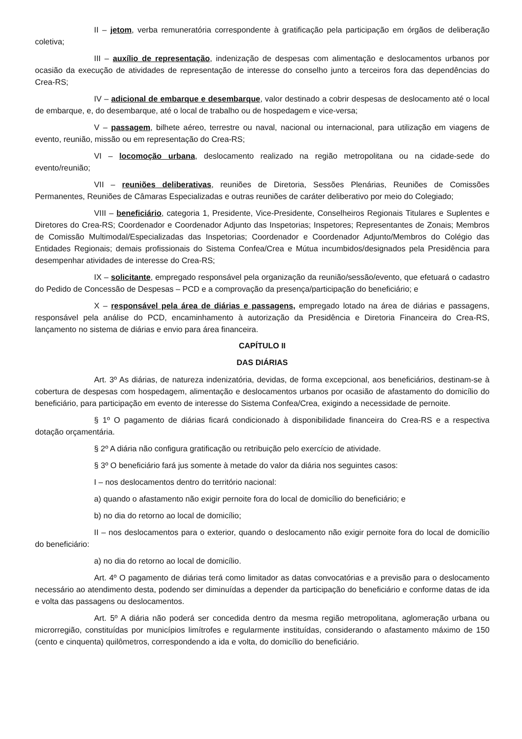II – jetom, verba remuneratória correspondente à gratificação pela participação em órgãos de deliberação coletiva;
III – auxílio de representação, indenização de despesas com alimentação e deslocamentos urbanos por ocasião da execução de atividades de representação de interesse do conselho junto a terceiros fora das dependências do Crea-RS;
IV – adicional de embarque e desembarque, valor destinado a cobrir despesas de deslocamento até o local de embarque, e, do desembarque, até o local de trabalho ou de hospedagem e vice-versa;
V – passagem, bilhete aéreo, terrestre ou naval, nacional ou internacional, para utilização em viagens de evento, reunião, missão ou em representação do Crea-RS;
VI – locomoção urbana, deslocamento realizado na região metropolitana ou na cidade-sede do evento/reunião;
VII – reuniões deliberativas, reuniões de Diretoria, Sessões Plenárias, Reuniões de Comissões Permanentes, Reuniões de Câmaras Especializadas e outras reuniões de caráter deliberativo por meio do Colegiado;
VIII – beneficiário, categoria 1, Presidente, Vice-Presidente, Conselheiros Regionais Titulares e Suplentes e Diretores do Crea-RS; Coordenador e Coordenador Adjunto das Inspetorias; Inspetores; Representantes de Zonais; Membros de Comissão Multimodal/Especializadas das Inspetorias; Coordenador e Coordenador Adjunto/Membros do Colégio das Entidades Regionais; demais profissionais do Sistema Confea/Crea e Mútua incumbidos/designados pela Presidência para desempenhar atividades de interesse do Crea-RS;
IX – solicitante, empregado responsável pela organização da reunião/sessão/evento, que efetuará o cadastro do Pedido de Concessão de Despesas – PCD e a comprovação da presença/participação do beneficiário; e
X – responsável pela área de diárias e passagens, empregado lotado na área de diárias e passagens, responsável pela análise do PCD, encaminhamento à autorização da Presidência e Diretoria Financeira do Crea-RS, lançamento no sistema de diárias e envio para área financeira.
CAPÍTULO II
DAS DIÁRIAS
Art. 3º As diárias, de natureza indenizatória, devidas, de forma excepcional, aos beneficiários, destinam-se à cobertura de despesas com hospedagem, alimentação e deslocamentos urbanos por ocasião de afastamento do domicílio do beneficiário, para participação em evento de interesse do Sistema Confea/Crea, exigindo a necessidade de pernoite.
§ 1º O pagamento de diárias ficará condicionado à disponibilidade financeira do Crea-RS e a respectiva dotação orçamentária.
§ 2º A diária não configura gratificação ou retribuição pelo exercício de atividade.
§ 3º O beneficiário fará jus somente à metade do valor da diária nos seguintes casos:
I – nos deslocamentos dentro do território nacional:
a) quando o afastamento não exigir pernoite fora do local de domicílio do beneficiário; e
b) no dia do retorno ao local de domicílio;
II – nos deslocamentos para o exterior, quando o deslocamento não exigir pernoite fora do local de domicílio do beneficiário:
a) no dia do retorno ao local de domicílio.
Art. 4º O pagamento de diárias terá como limitador as datas convocatórias e a previsão para o deslocamento necessário ao atendimento desta, podendo ser diminuídas a depender da participação do beneficiário e conforme datas de ida e volta das passagens ou deslocamentos.
Art. 5º A diária não poderá ser concedida dentro da mesma região metropolitana, aglomeração urbana ou microrregião, constituídas por municípios limítrofes e regularmente instituídas, considerando o afastamento máximo de 150 (cento e cinquenta) quilômetros, correspondendo a ida e volta, do domicílio do beneficiário.